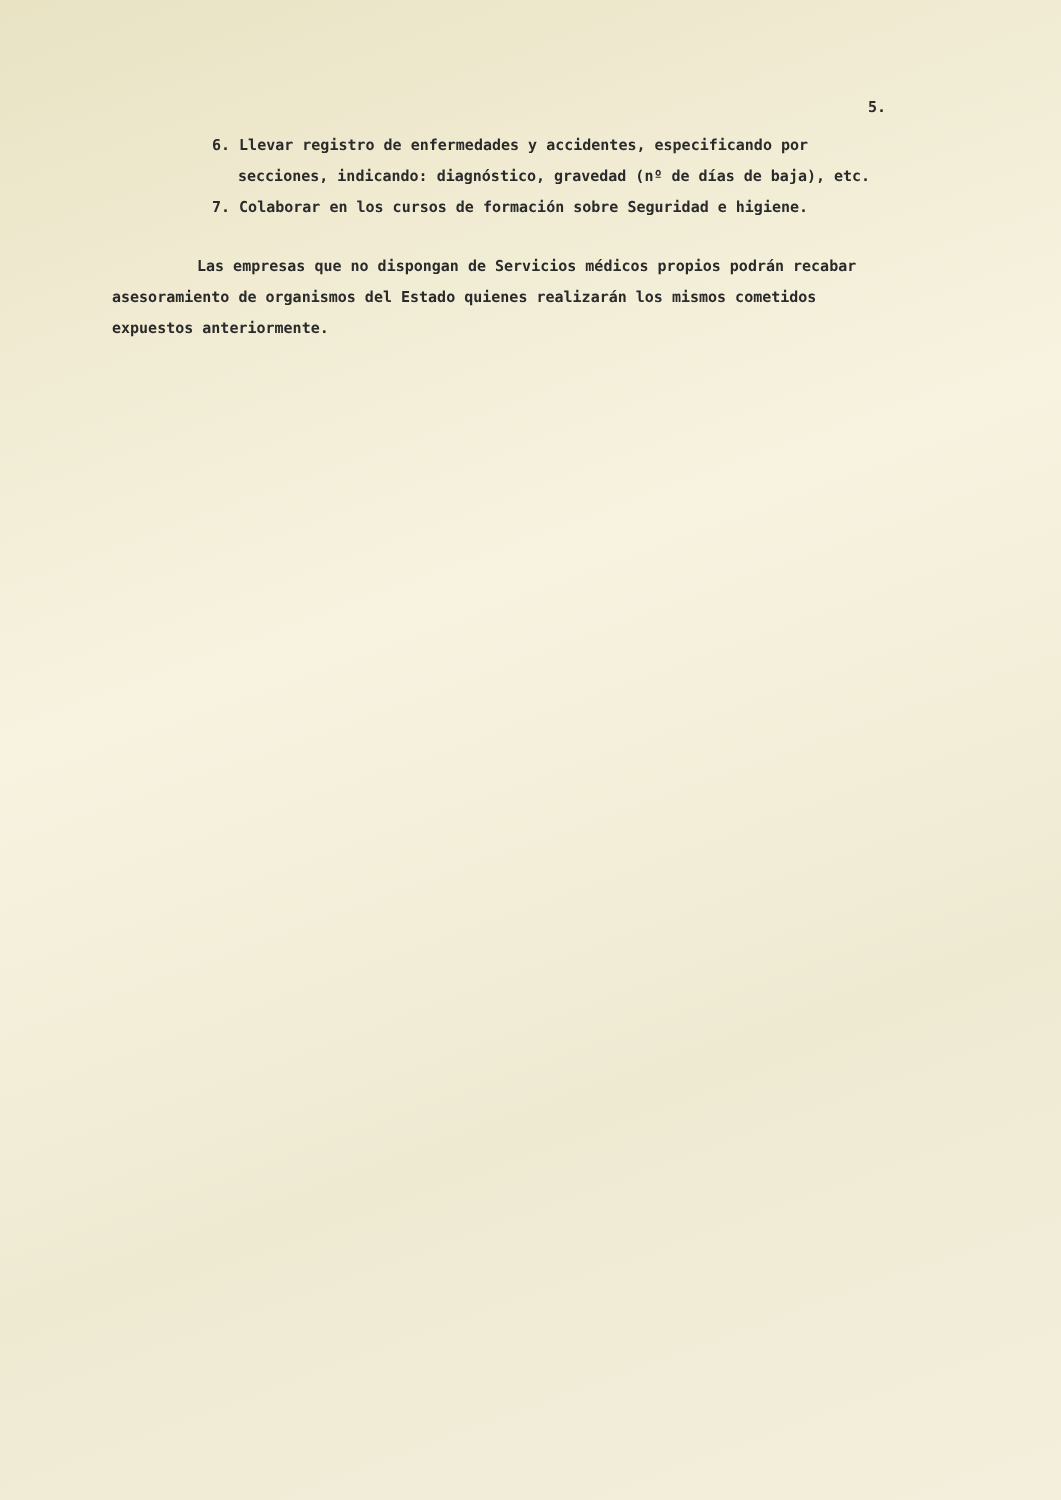5.
6. Llevar registro de enfermedades y accidentes, especificando por secciones, indicando: diagnóstico, gravedad (nº de días de baja), etc.
7. Colaborar en los cursos de formación sobre Seguridad e higiene.
Las empresas que no dispongan de Servicios médicos propios podrán recabar asesoramiento de organismos del Estado quienes realizarán los mismos cometidos expuestos anteriormente.